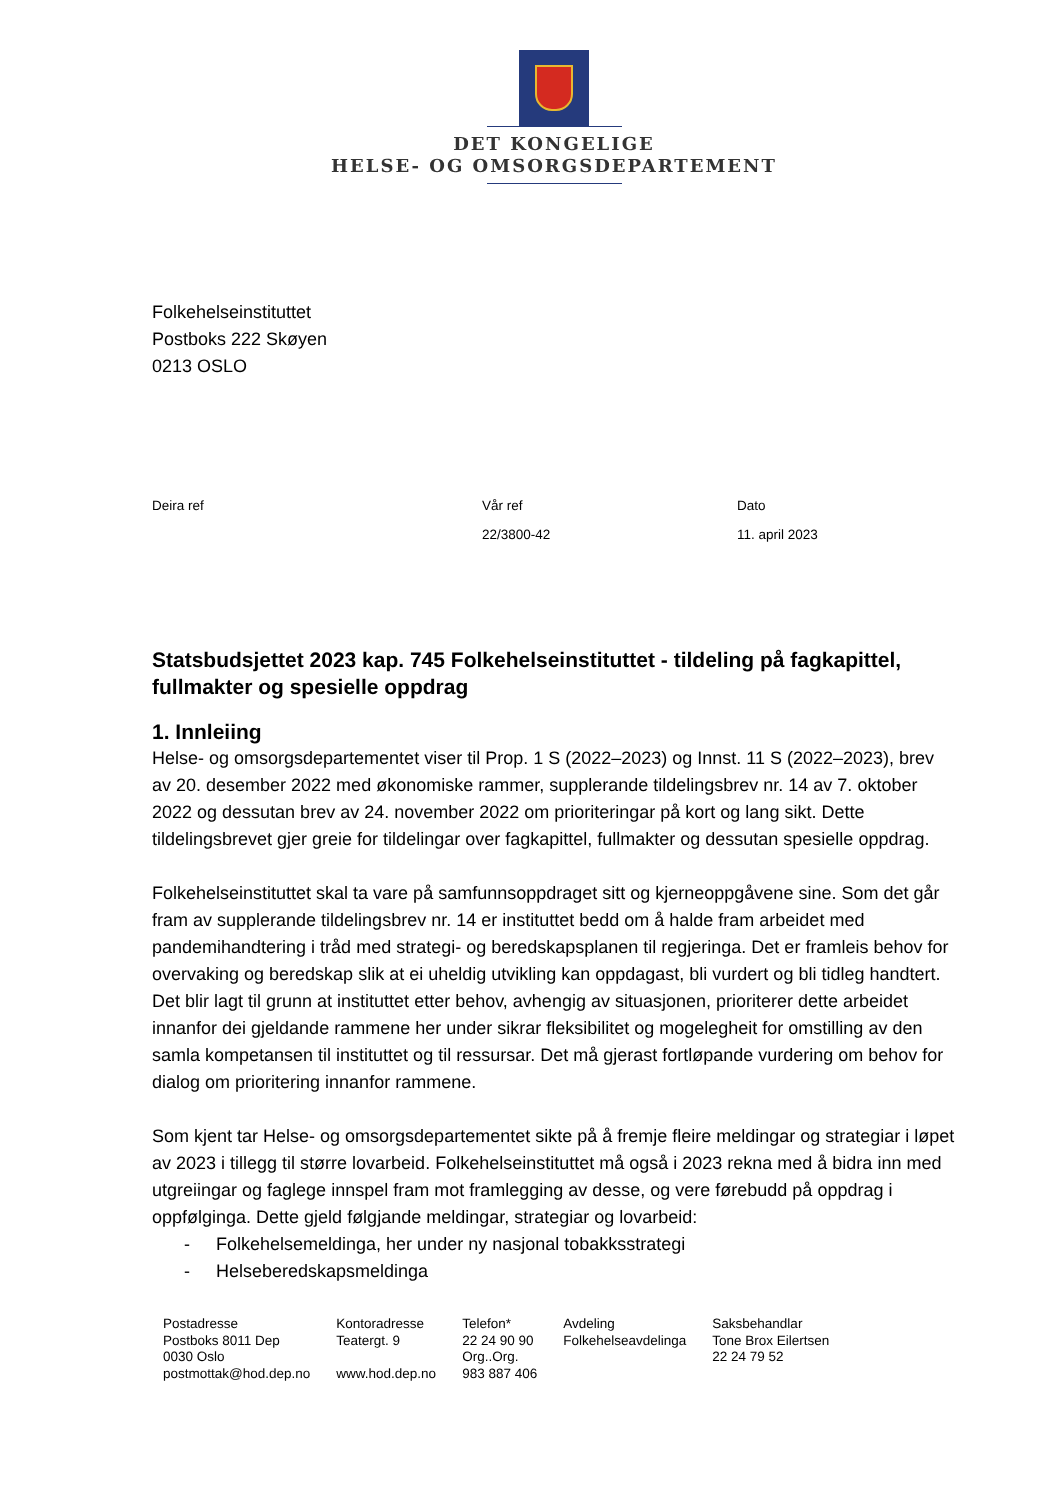DET KONGELIGE
HELSE- OG OMSORGSDEPARTEMENT
Folkehelseinstituttet
Postboks 222 Skøyen
0213 OSLO
| Deira ref | Vår ref | Dato |
| | 22/3800-42 | 11. april 2023 |
Statsbudsjettet 2023 kap. 745 Folkehelseinstituttet - tildeling på fagkapittel, fullmakter og spesielle oppdrag
1. Innleiing
Helse- og omsorgsdepartementet viser til Prop. 1 S (2022–2023) og Innst. 11 S (2022–2023), brev av 20. desember 2022 med økonomiske rammer, supplerande tildelingsbrev nr. 14 av 7. oktober 2022 og dessutan brev av 24. november 2022 om prioriteringar på kort og lang sikt. Dette tildelingsbrevet gjer greie for tildelingar over fagkapittel, fullmakter og dessutan spesielle oppdrag.
Folkehelseinstituttet skal ta vare på samfunnsoppdraget sitt og kjerneoppgåvene sine. Som det går fram av supplerande tildelingsbrev nr. 14 er instituttet bedd om å halde fram arbeidet med pandemihandtering i tråd med strategi- og beredskapsplanen til regjeringa. Det er framleis behov for overvaking og beredskap slik at ei uheldig utvikling kan oppdagast, bli vurdert og bli tidleg handtert. Det blir lagt til grunn at instituttet etter behov, avhengig av situasjonen, prioriterer dette arbeidet innanfor dei gjeldande rammene her under sikrar fleksibilitet og mogelegheit for omstilling av den samla kompetansen til instituttet og til ressursar. Det må gjerast fortløpande vurdering om behov for dialog om prioritering innanfor rammene.
Som kjent tar Helse- og omsorgsdepartementet sikte på å fremje fleire meldingar og strategiar i løpet av 2023 i tillegg til større lovarbeid. Folkehelseinstituttet må også i 2023 rekna med å bidra inn med utgreiingar og faglege innspel fram mot framlegging av desse, og vere førebudd på oppdrag i oppfølginga. Dette gjeld følgjande meldingar, strategiar og lovarbeid:
- Folkehelsemeldinga, her under ny nasjonal tobakksstrategi
- Helseberedskapsmeldinga
| Postadresse Postboks 8011 Dep 0030 Oslo postmottak@hod.dep.no | Kontoradresse Teatergt. 9 www.hod.dep.no | Telefon* 22 24 90 90 Org..Org. 983 887 406 | Avdeling Folkehelseavdelinga | Saksbehandlar Tone Brox Eilertsen 22 24 79 52 |